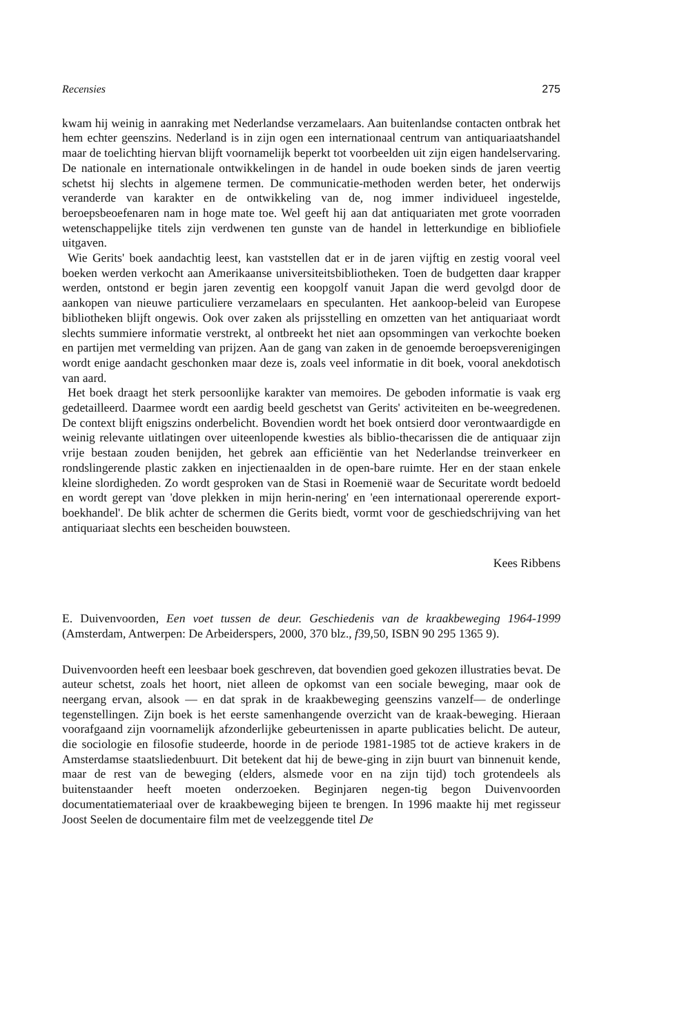Recensies 275
kwam hij weinig in aanraking met Nederlandse verzamelaars. Aan buitenlandse contacten ontbrak het hem echter geenszins. Nederland is in zijn ogen een internationaal centrum van antiquariaatshandel maar de toelichting hiervan blijft voornamelijk beperkt tot voorbeelden uit zijn eigen handelservaring. De nationale en internationale ontwikkelingen in de handel in oude boeken sinds de jaren veertig schetst hij slechts in algemene termen. De communicatie-methoden werden beter, het onderwijs veranderde van karakter en de ontwikkeling van de, nog immer individueel ingestelde, beroepsbeoefenaren nam in hoge mate toe. Wel geeft hij aan dat antiquariaten met grote voorraden wetenschappelijke titels zijn verdwenen ten gunste van de handel in letterkundige en bibliofiele uitgaven.
Wie Gerits' boek aandachtig leest, kan vaststellen dat er in de jaren vijftig en zestig vooral veel boeken werden verkocht aan Amerikaanse universiteitsbibliotheken. Toen de budgetten daar krapper werden, ontstond er begin jaren zeventig een koopgolf vanuit Japan die werd gevolgd door de aankopen van nieuwe particuliere verzamelaars en speculanten. Het aankoop-beleid van Europese bibliotheken blijft ongewis. Ook over zaken als prijsstelling en omzetten van het antiquariaat wordt slechts summiere informatie verstrekt, al ontbreekt het niet aan opsommingen van verkochte boeken en partijen met vermelding van prijzen. Aan de gang van zaken in de genoemde beroepsverenigingen wordt enige aandacht geschonken maar deze is, zoals veel informatie in dit boek, vooral anekdotisch van aard.
Het boek draagt het sterk persoonlijke karakter van memoires. De geboden informatie is vaak erg gedetailleerd. Daarmee wordt een aardig beeld geschetst van Gerits' activiteiten en be-weegredenen. De context blijft enigszins onderbelicht. Bovendien wordt het boek ontsierd door verontwaardigde en weinig relevante uitlatingen over uiteenlopende kwesties als biblio-thecarissen die de antiquaar zijn vrije bestaan zouden benijden, het gebrek aan efficiëntie van het Nederlandse treinverkeer en rondslingerende plastic zakken en injectienaalden in de open-bare ruimte. Her en der staan enkele kleine slordigheden. Zo wordt gesproken van de Stasi in Roemenië waar de Securitate wordt bedoeld en wordt gerept van 'dove plekken in mijn herin-nering' en 'een internationaal opererende export-boekhandel'. De blik achter de schermen die Gerits biedt, vormt voor de geschiedschrijving van het antiquariaat slechts een bescheiden bouwsteen.
Kees Ribbens
E. Duivenvoorden, Een voet tussen de deur. Geschiedenis van de kraakbeweging 1964-1999 (Amsterdam, Antwerpen: De Arbeiderspers, 2000, 370 blz., f39,50, ISBN 90 295 1365 9).
Duivenvoorden heeft een leesbaar boek geschreven, dat bovendien goed gekozen illustraties bevat. De auteur schetst, zoals het hoort, niet alleen de opkomst van een sociale beweging, maar ook de neergang ervan, alsook — en dat sprak in de kraakbeweging geenszins vanzelf— de onderlinge tegenstellingen. Zijn boek is het eerste samenhangende overzicht van de kraak-beweging. Hieraan voorafgaand zijn voornamelijk afzonderlijke gebeurtenissen in aparte publicaties belicht. De auteur, die sociologie en filosofie studeerde, hoorde in de periode 1981-1985 tot de actieve krakers in de Amsterdamse staatsliedenbuurt. Dit betekent dat hij de bewe-ging in zijn buurt van binnenuit kende, maar de rest van de beweging (elders, alsmede voor en na zijn tijd) toch grotendeels als buitenstaander heeft moeten onderzoeken. Beginjaren negen-tig begon Duivenvoorden documentatiemateriaal over de kraakbeweging bijeen te brengen. In 1996 maakte hij met regisseur Joost Seelen de documentaire film met de veelzeggende titel De